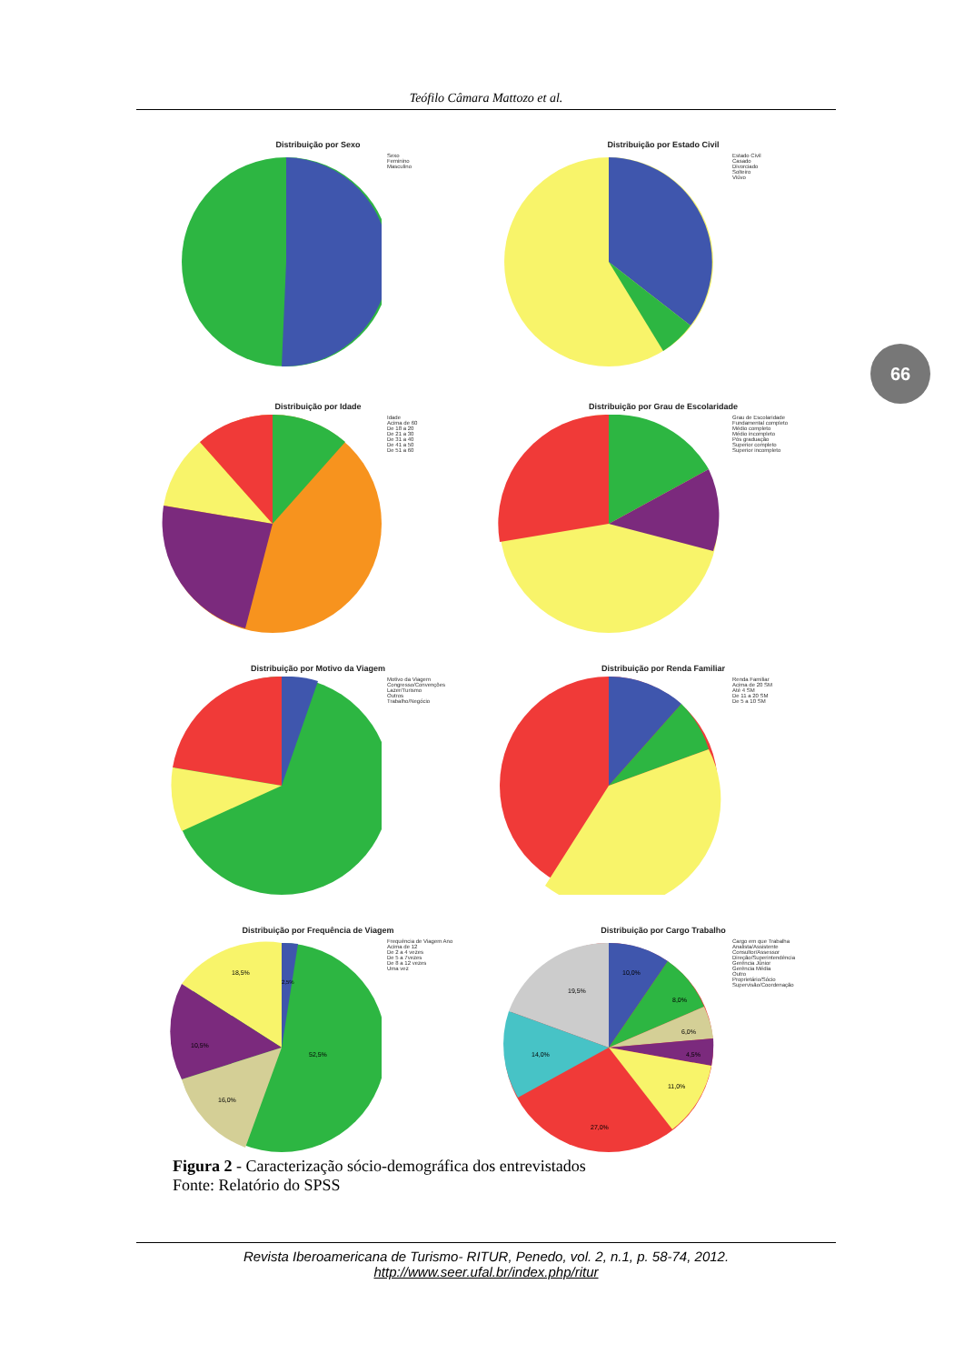Teófilo Câmara Mattozo et al.
66
Distribuição por Sexo
Sexo
Feminino
Masculino
Distribuição por Estado Civil
Estado Civil
Casado
Divorciado
Solteiro
Viúvo
Distribuição por Idade
Idade
Acima de 60
De 18 a 20
De 21 a 30
De 31 a 40
De 41 a 50
De 51 a 60
Distribuição por Grau de Escolaridade
Grau de Escolaridade
Fundamental completo
Médio completo
Médio incompleto
Pós graduação
Superior completo
Superior incompleto
Distribuição por Motivo da Viagem
Motivo da Viagem
Congresso/Convenções
Lazer/Turismo
Outros
Trabalho/Negócio
Distribuição por Renda Familiar
Renda Familiar
Acima de 20 SM
Até 4 SM
De 11 a 20 SM
De 5 a 10 SM
Distribuição por Frequência de Viagem
18,5%
10,5%
16,0%
52,5%
2,5%
Frequência de Viagem Ano
Acima de 12
De 2 a 4 vezes
De 5 a 7vezes
De 8 a 12 vezes
Uma vez
Distribuição por Cargo Trabalho
10,0%
19,5%
14,0%
27,0%
8,0%
6,0%
4,5%
11,0%
Cargo em que Trabalha
Analista/Assistente
Consultor/Assessor
Direção/Superintendência
Gerência Júnior
Gerência Média
Outro
Proprietário/Sócio
Supervisão/Coordenação
Figura 2 - Caracterização sócio-demográfica dos entrevistados
Fonte: Relatório do SPSS
Revista Iberoamericana de Turismo- RITUR, Penedo, vol. 2, n.1, p. 58-74, 2012.
http://www.seer.ufal.br/index.php/ritur